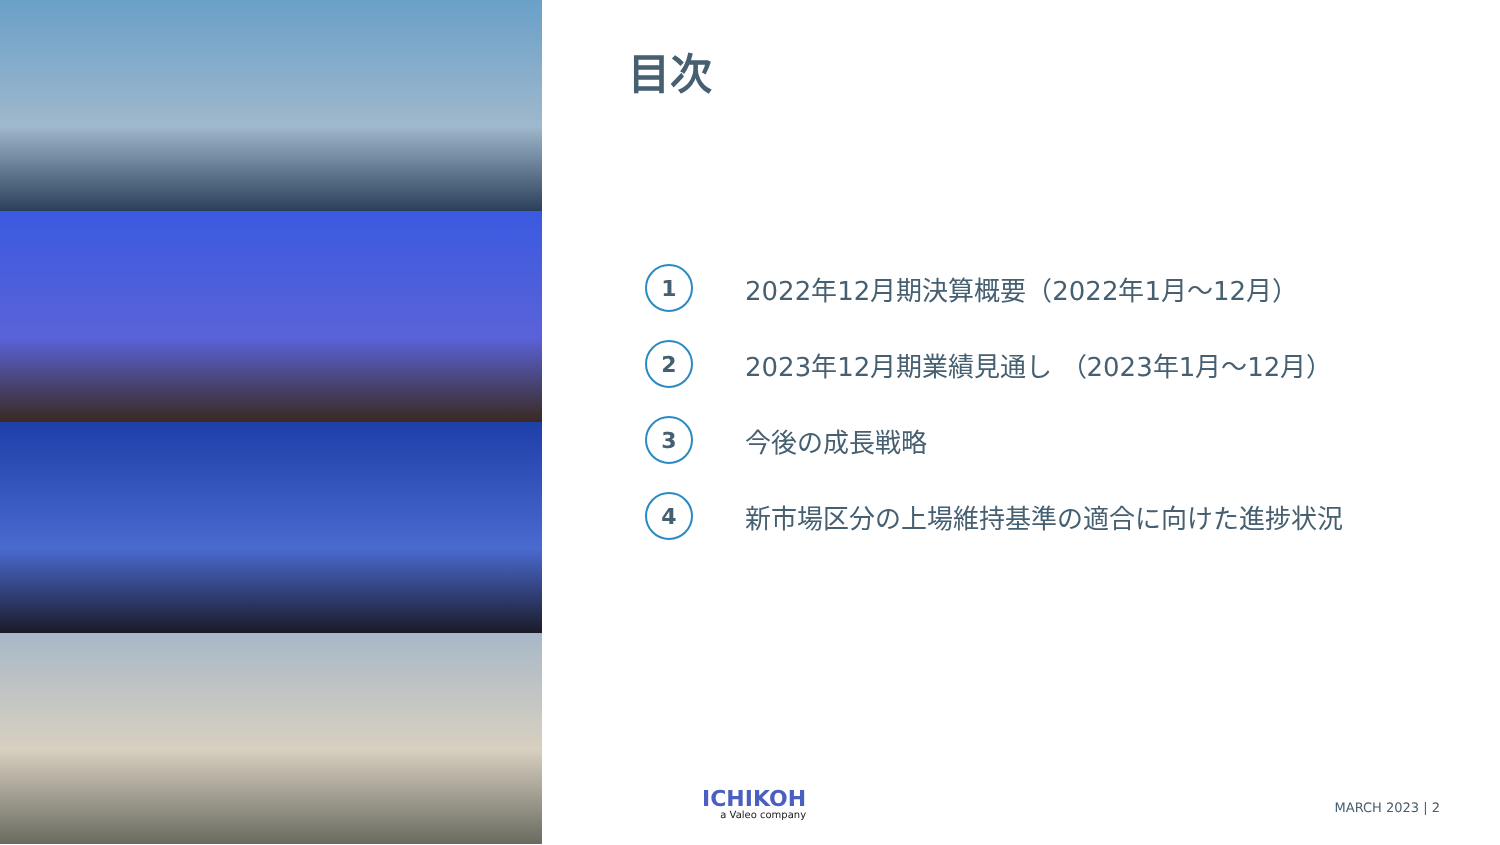目次
1
2022年12月期決算概要（2022年1月～12月）
2
2023年12月期業績見通し （2023年1月～12月）
3
今後の成長戦略
4
新市場区分の上場維持基準の適合に向けた進捗状況
ICHIKOH
a Valeo company
MARCH 2023 | 2